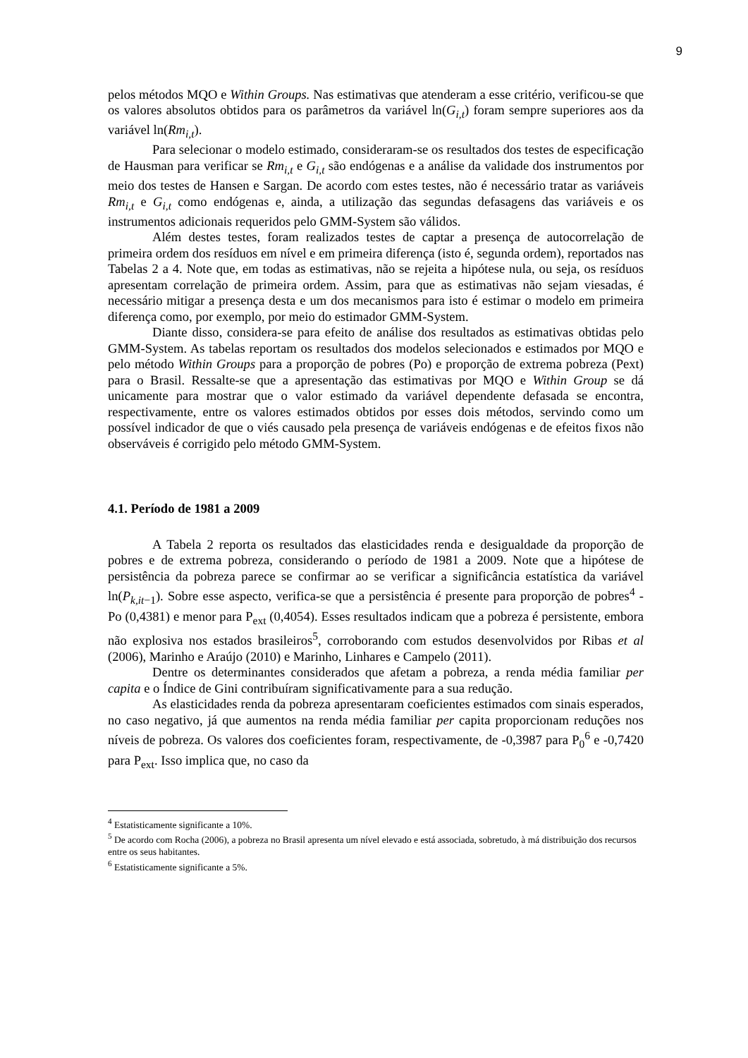9
pelos métodos MQO e Within Groups. Nas estimativas que atenderam a esse critério, verificou-se que os valores absolutos obtidos para os parâmetros da variável ln(G<sub>i,t</sub>) foram sempre superiores aos da variável ln(Rm<sub>i,t</sub>).
Para selecionar o modelo estimado, consideraram-se os resultados dos testes de especificação de Hausman para verificar se Rm<sub>i,t</sub> e G<sub>i,t</sub> são endógenas e a análise da validade dos instrumentos por meio dos testes de Hansen e Sargan. De acordo com estes testes, não é necessário tratar as variáveis Rm<sub>i,t</sub> e G<sub>i,t</sub> como endógenas e, ainda, a utilização das segundas defasagens das variáveis e os instrumentos adicionais requeridos pelo GMM-System são válidos.
Além destes testes, foram realizados testes de captar a presença de autocorrelação de primeira ordem dos resíduos em nível e em primeira diferença (isto é, segunda ordem), reportados nas Tabelas 2 a 4. Note que, em todas as estimativas, não se rejeita a hipótese nula, ou seja, os resíduos apresentam correlação de primeira ordem. Assim, para que as estimativas não sejam viesadas, é necessário mitigar a presença desta e um dos mecanismos para isto é estimar o modelo em primeira diferença como, por exemplo, por meio do estimador GMM-System.
Diante disso, considera-se para efeito de análise dos resultados as estimativas obtidas pelo GMM-System. As tabelas reportam os resultados dos modelos selecionados e estimados por MQO e pelo método Within Groups para a proporção de pobres (Po) e proporção de extrema pobreza (Pext) para o Brasil. Ressalte-se que a apresentação das estimativas por MQO e Within Group se dá unicamente para mostrar que o valor estimado da variável dependente defasada se encontra, respectivamente, entre os valores estimados obtidos por esses dois métodos, servindo como um possível indicador de que o viés causado pela presença de variáveis endógenas e de efeitos fixos não observáveis é corrigido pelo método GMM-System.
4.1. Período de 1981 a 2009
A Tabela 2 reporta os resultados das elasticidades renda e desigualdade da proporção de pobres e de extrema pobreza, considerando o período de 1981 a 2009. Note que a hipótese de persistência da pobreza parece se confirmar ao se verificar a significância estatística da variável ln(P<sub>k,it−1</sub>). Sobre esse aspecto, verifica-se que a persistência é presente para proporção de pobres<sup>4</sup> - Po (0,4381) e menor para P<sub>ext</sub> (0,4054). Esses resultados indicam que a pobreza é persistente, embora não explosiva nos estados brasileiros<sup>5</sup>, corroborando com estudos desenvolvidos por Ribas et al (2006), Marinho e Araújo (2010) e Marinho, Linhares e Campelo (2011).
Dentre os determinantes considerados que afetam a pobreza, a renda média familiar per capita e o Índice de Gini contribuíram significativamente para a sua redução.
As elasticidades renda da pobreza apresentaram coeficientes estimados com sinais esperados, no caso negativo, já que aumentos na renda média familiar per capita proporcionam reduções nos níveis de pobreza. Os valores dos coeficientes foram, respectivamente, de -0,3987 para P<sub>0</sub><sup>6</sup> e -0,7420 para P<sub>ext</sub>. Isso implica que, no caso da
<sup>4</sup> Estatisticamente significante a 10%.
<sup>5</sup> De acordo com Rocha (2006), a pobreza no Brasil apresenta um nível elevado e está associada, sobretudo, à má distribuição dos recursos entre os seus habitantes.
<sup>6</sup> Estatisticamente significante a 5%.